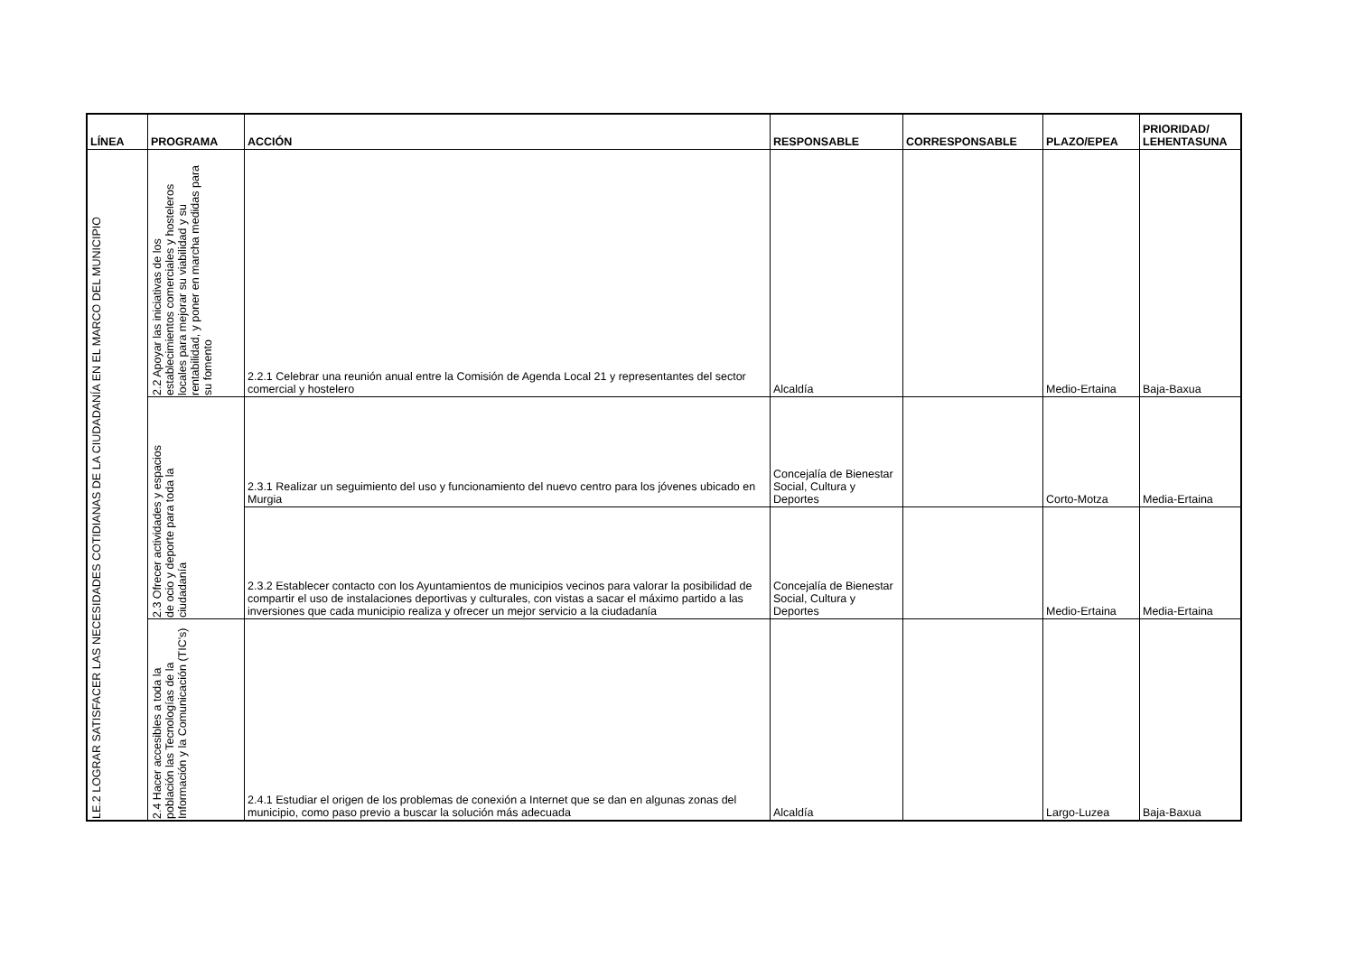| LÍNEA | PROGRAMA | ACCIÓN | RESPONSABLE | CORRESPONSABLE | PLAZO/EPEA | PRIORIDAD/ LEHENTASUNA |
| --- | --- | --- | --- | --- | --- | --- |
| LE.2 LOGRAR SATISFACER LAS NECESIDADES COTIDIANAS DE LA CIUDADANÍA EN EL MARCO DEL MUNICIPIO | 2.2 Apoyar las iniciativas de los establecimientos comerciales y hosteleros locales para mejorar su viabilidad y su rentabilidad, y poner en marcha medidas para su fomento | 2.2.1 Celebrar una reunión anual entre la Comisión de Agenda Local 21 y representantes del sector comercial y hostelero | Alcaldía | | Medio-Ertaina | Baja-Baxua |
| | 2.3 Ofrecer actividades y espacios de ocio y deporte para toda la ciudadanía | 2.3.1 Realizar un seguimiento del uso y funcionamiento del nuevo centro para los jóvenes ubicado en Murgia | Concejalía de Bienestar Social, Cultura y Deportes | | Corto-Motza | Media-Ertaina |
| | | 2.3.2 Establecer contacto con los Ayuntamientos de municipios vecinos para valorar la posibilidad de compartir el uso de instalaciones deportivas y culturales, con vistas a sacar el máximo partido a las inversiones que cada municipio realiza y ofrecer un mejor servicio a la ciudadanía | Concejalía de Bienestar Social, Cultura y Deportes | | Medio-Ertaina | Media-Ertaina |
| | 2.4 Hacer accesibles a toda la población las Tecnologías de la Información y la Comunicación (TIC's) | 2.4.1 Estudiar el origen de los problemas de conexión a Internet que se dan en algunas zonas del municipio, como paso previo a buscar la solución más adecuada | Alcaldía | | Largo-Luzea | Baja-Baxua |